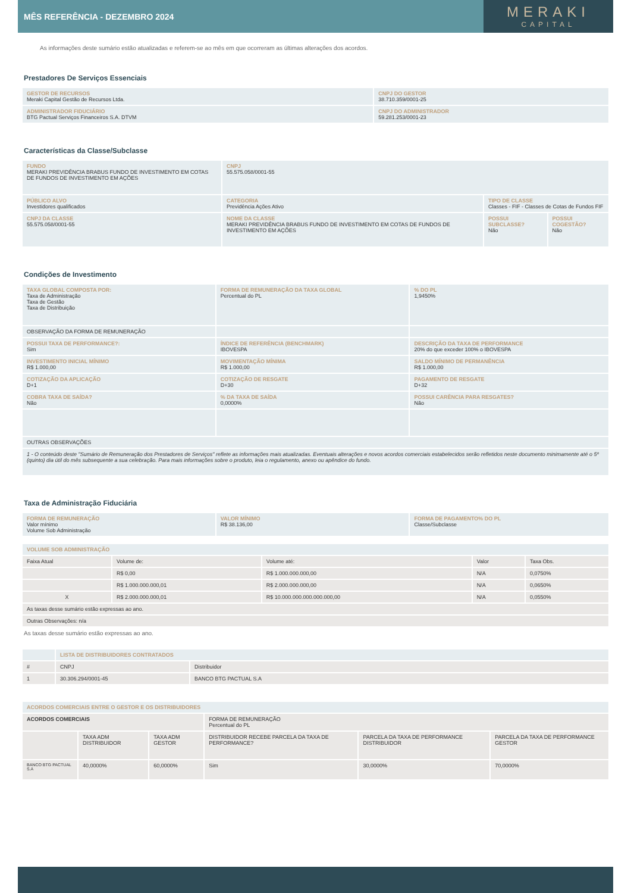MÊS REFERÊNCIA - DEZEMBRO 2024
MERAKI
CAPITAL
As informações deste sumário estão atualizadas e referem-se ao mês em que ocorreram as últimas alterações dos acordos.
Prestadores De Serviços Essenciais
| GESTOR DE RECURSOS Meraki Capital Gestão de Recursos Ltda. | CNPJ DO GESTOR 38.710.359/0001-25 |
| ADMINISTRADOR FIDUCIÁRIO BTG Pactual Serviços Financeiros S.A. DTVM | CNPJ DO ADMINISTRADOR 59.281.253/0001-23 |
Características da Classe/Subclasse
| FUNDO MERAKI PREVIDÊNCIA BRABUS FUNDO DE INVESTIMENTO EM COTAS DE FUNDOS DE INVESTIMENTO EM AÇÕES | CNPJ 55.575.058/0001-55 | | |
| PÚBLICO ALVO Investidores qualificados | CATEGORIA Previdência Ações Ativo | TIPO DE CLASSE Classes - FIF - Classes de Cotas de Fundos FIF | |
| CNPJ DA CLASSE 55.575.058/0001-55 | NOME DA CLASSE MERAKI PREVIDÊNCIA BRABUS FUNDO DE INVESTIMENTO EM COTAS DE FUNDOS DE INVESTIMENTO EM AÇÕES | POSSUI SUBCLASSE? Não | POSSUI COGESTÃO? Não |
Condições de Investimento
| TAXA GLOBAL COMPOSTA POR: Taxa de Administração Taxa de Gestão Taxa de Distribuição | FORMA DE REMUNERAÇÃO DA TAXA GLOBAL Percentual do PL | % DO PL 1,9450% |
| OBSERVAÇÃO DA FORMA DE REMUNERAÇÃO | | |
| POSSUI TAXA DE PERFORMANCE?: Sim | ÍNDICE DE REFERÊNCIA (BENCHMARK) IBOVESPA | DESCRIÇÃO DA TAXA DE PERFORMANCE 20% do que exceder 100% o IBOVESPA |
| INVESTIMENTO INICIAL MÍNIMO R$ 1.000,00 | MOVIMENTAÇÃO MÍNIMA R$ 1.000,00 | SALDO MÍNIMO DE PERMANÊNCIA R$ 1.000,00 |
| COTIZAÇÃO DA APLICAÇÃO D+1 | COTIZAÇÃO DE RESGATE D+30 | PAGAMENTO DE RESGATE D+32 |
| COBRA TAXA DE SAÍDA? Não | % DA TAXA DE SAÍDA 0,0000% | POSSUI CARÊNCIA PARA RESGATES? Não |
| OUTRAS OBSERVAÇÕES | | |
| 1 - O conteúdo deste "Sumário de Remuneração dos Prestadores de Serviços" reflete as informações mais atualizadas. Eventuais alterações e novos acordos comerciais estabelecidos serão refletidos neste documento minimamente até o 5º (quinto) dia útil do mês subsequente a sua celebração. Para mais informações sobre o produto, leia o regulamento, anexo ou apêndice do fundo. | | |
Taxa de Administração Fiduciária
| FORMA DE REMUNERAÇÃO Valor mínimo Volume Sob Administração | VALOR MÍNIMO R$ 38.136,00 | FORMA DE PAGAMENTO% DO PL Classe/Subclasse |
| VOLUME SOB ADMINISTRAÇÃO | | | | |
| Faixa Atual | Volume de: | Volume até: | Valor | Taxa Obs. |
| | R$ 0,00 | R$ 1.000.000.000,00 | N/A | 0,0750% |
| | R$ 1.000.000.000,01 | R$ 2.000.000.000,00 | N/A | 0,0650% |
| X | R$ 2.000.000.000,01 | R$ 10.000.000.000.000.000,00 | N/A | 0,0550% |
| As taxas desse sumário estão expressas ao ano. | | | | |
| Outras Observações: n/a | | | | |
As taxas desse sumário estão expressas ao ano.
| | LISTA DE DISTRIBUIDORES CONTRATADOS | |
| # | CNPJ | Distribuidor |
| 1 | 30.306.294/0001-45 | BANCO BTG PACTUAL S.A |
| ACORDOS COMERCIAIS ENTRE O GESTOR E OS DISTRIBUIDORES | | | | | |
| ACORDOS COMERCIAIS | | | FORMA DE REMUNERAÇÃO Percentual do PL | | |
| | TAXA ADM DISTRIBUIDOR | TAXA ADM GESTOR | DISTRIBUIDOR RECEBE PARCELA DA TAXA DE PERFORMANCE? | PARCELA DA TAXA DE PERFORMANCE DISTRIBUIDOR | PARCELA DA TAXA DE PERFORMANCE GESTOR |
| BANCO BTG PACTUAL S.A | 40,0000% | 60,0000% | Sim | 30,0000% | 70,0000% |